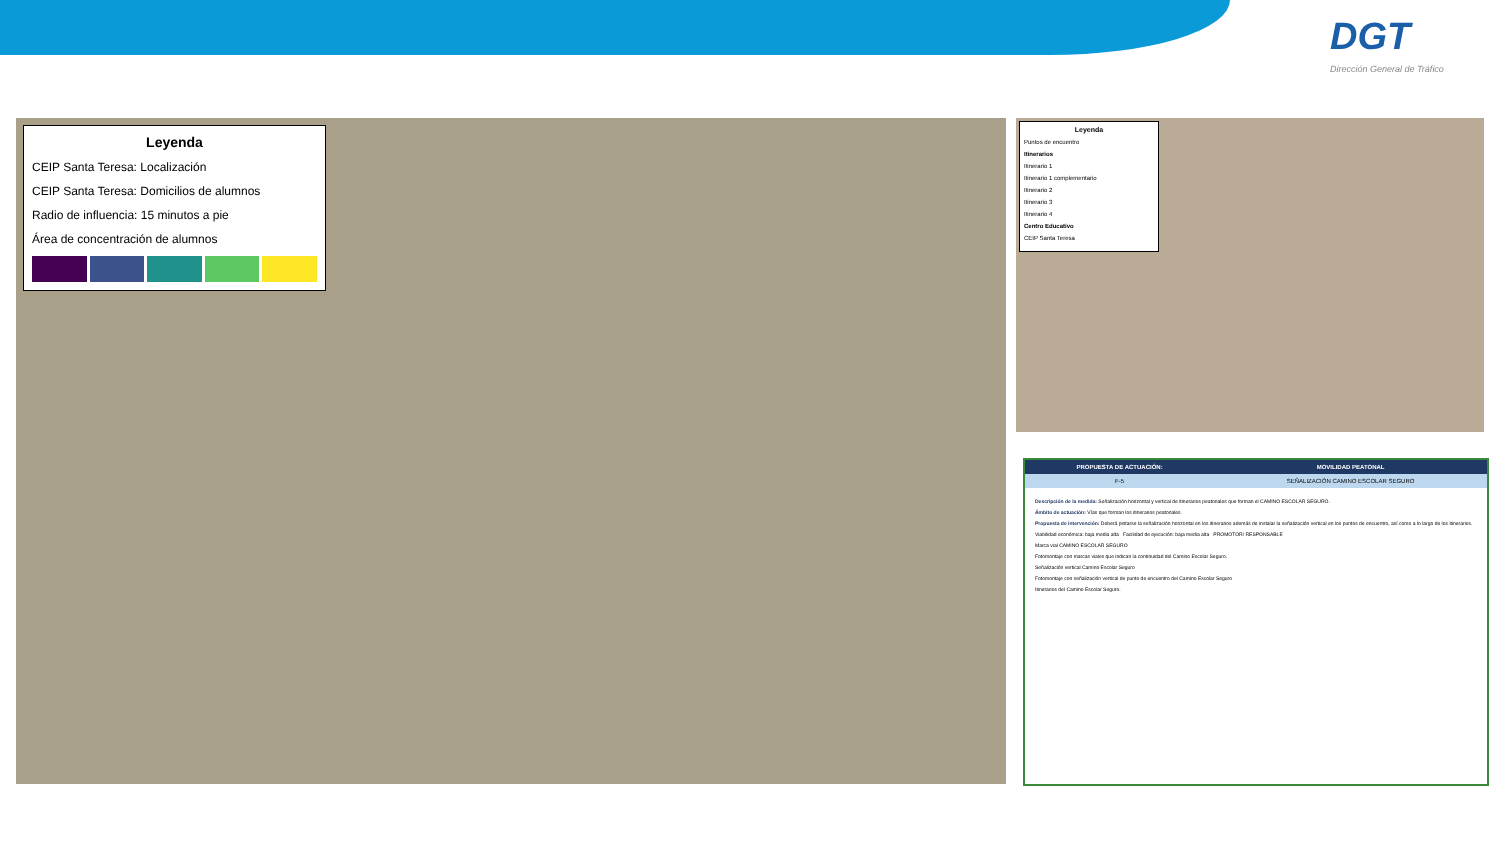DGT
Dirección General de Tráfico
Leyenda
CEIP Santa Teresa: Localización
CEIP Santa Teresa: Domicilios de alumnos
Radio de influencia: 15 minutos a pie
Área de concentración de alumnos
Leyenda
Puntos de encuentro
Itinerarios
Itinerario 1
Itinerario 1 complementario
Itinerario 2
Itinerario 3
Itinerario 4
Centro Educativo
CEIP Santa Teresa
| PROPUESTA DE ACTUACIÓN: | MOVILIDAD PEATONAL |
| --- | --- |
| F-5 | SEÑALIZACIÓN CAMINO ESCOLAR SEGURO |
Descripción de la medida: Señalización horizontal y vertical de itinerarios peatonales que forman el CAMINO ESCOLAR SEGURO.
Ámbito de actuación: Vías que forman los itinerarios peatonales.
Propuesta de intervención: Deberá pintarse la señalización horizontal en los itinerarios además de instalar la señalización vertical en los puntos de encuentro, así como a lo largo de los itinerarios.
Viabilidad económica: baja media alta Facilidad de ejecución: baja media alta PROMOTOR/ RESPONSABLE
Marca vial CAMINO ESCOLAR SEGURO
Fotomontaje con marcas viales que indican la continuidad del Camino Escolar Seguro.
Señalización vertical Camino Escolar Seguro
Fotomontaje con señalización vertical de punto de encuentro del Camino Escolar Seguro
Itinerarios del Camino Escolar Seguro.